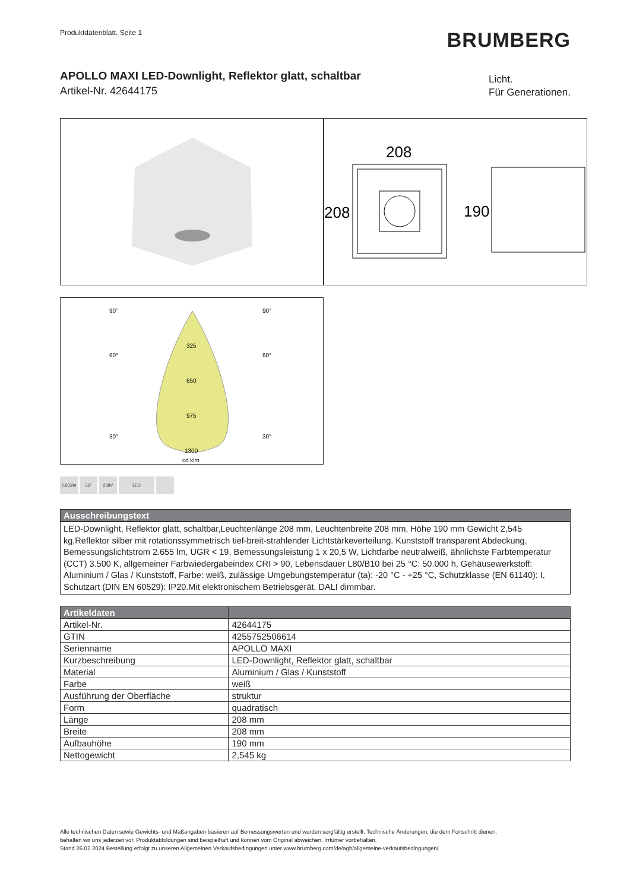Produktdatenblatt. Seite 1
BRUMBERG
APOLLO MAXI LED-Downlight, Reflektor glatt, schaltbar
Artikel-Nr. 42644175
Licht.
Für Generationen.
208
208
190
90°
90°
60°
60°
30°
30°
325
650
975
1300
cd.klm
2.655lm 55° 230V LED
| Ausschreibungstext |
| --- |
LED-Downlight, Reflektor glatt, schaltbar,Leuchtenlänge 208 mm, Leuchtenbreite 208 mm, Höhe 190 mm Gewicht 2,545 kg,Reflektor silber mit rotationssymmetrisch tief-breit-strahlender Lichtstärkeverteilung. Kunststoff transparent Abdeckung. Bemessungslichtstrom 2.655 lm, UGR < 19, Bemessungsleistung 1 x 20,5 W, Lichtfarbe neutralweiß, ähnlichste Farbtemperatur (CCT) 3.500 K, allgemeiner Farbwiedergabeindex CRI > 90, Lebensdauer L80/B10 bei 25 °C: 50.000 h, Gehäusewerkstoff: Aluminium / Glas / Kunststoff, Farbe: weiß, zulässige Umgebungstemperatur (ta): -20 °C - +25 °C, Schutzklasse (EN 61140): I, Schutzart (DIN EN 60529): IP20.Mit elektronischem Betriebsgerät, DALI dimmbar.
| Artikeldaten | |
| --- | --- |
| Artikel-Nr. | 42644175 |
| GTIN | 4255752506614 |
| Serienname | APOLLO MAXI |
| Kurzbeschreibung | LED-Downlight, Reflektor glatt, schaltbar |
| Material | Aluminium / Glas / Kunststoff |
| Farbe | weiß |
| Ausführung der Oberfläche | struktur |
| Form | quadratisch |
| Länge | 208 mm |
| Breite | 208 mm |
| Aufbauhöhe | 190 mm |
| Nettogewicht | 2,545 kg |
Alle technischen Daten sowie Gewichts- und Maßangaben basieren auf Bemessungswerten und wurden sorgfältig erstellt. Technische Änderungen, die dem Fortschritt dienen,
behalten wir uns jederzeit vor. Produktabbildungen sind beispielhaft und können vom Original abweichen. Irrtümer vorbehalten.
Stand 26.02.2024 Bestellung erfolgt zu unseren Allgemeinen Verkaufsbedingungen unter www.brumberg.com/de/agb/allgemeine-verkaufsbedingungen/